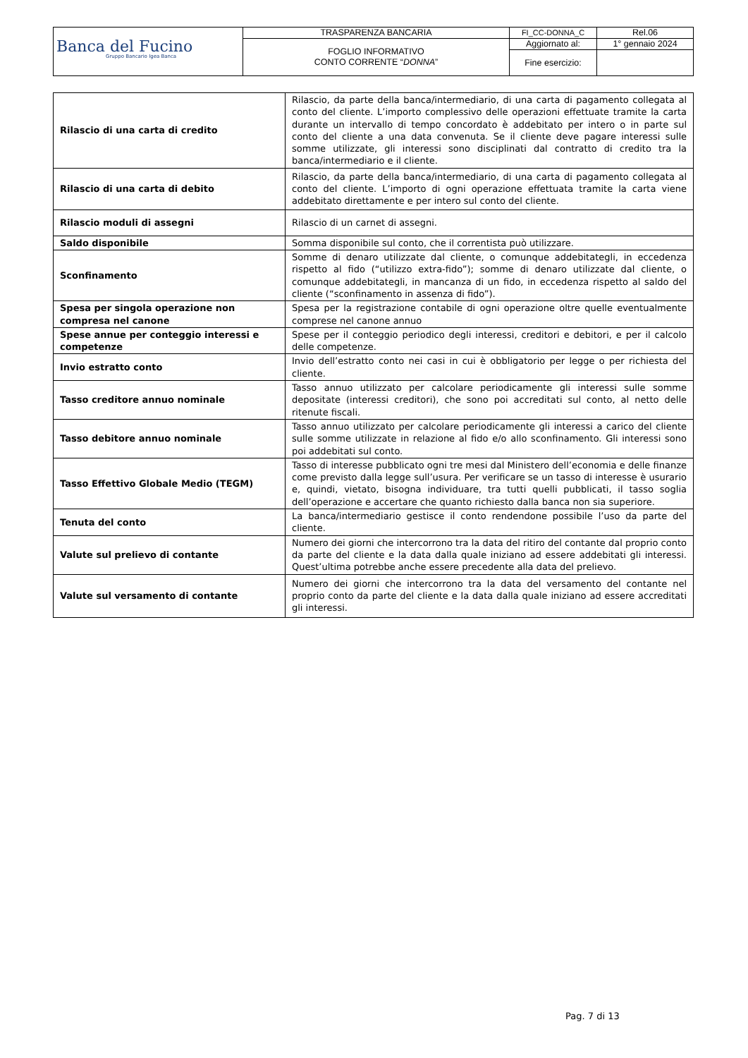| Banca del Fucino Gruppo Bancario Igea Banca | TRASPARENZA BANCARIA | FI_CC-DONNA_C | Rel.06 |
| | FOGLIO INFORMATIVO CONTO CORRENTE “ DONNA ” | Aggiornato al: | 1° gennaio 2024 |
| | | Fine esercizio: | |
| Rilascio di una carta di credito | Rilascio, da parte della banca/intermediario, di una carta di pagamento collegata al conto del cliente. L’importo complessivo delle operazioni effettuate tramite la carta durante un intervallo di tempo concordato è addebitato per intero o in parte sul conto del cliente a una data convenuta. Se il cliente deve pagare interessi sulle somme utilizzate, gli interessi sono disciplinati dal contratto di credito tra la banca/intermediario e il cliente. |
| Rilascio di una carta di debito | Rilascio, da parte della banca/intermediario, di una carta di pagamento collegata al conto del cliente. L’importo di ogni operazione effettuata tramite la carta viene addebitato direttamente e per intero sul conto del cliente. |
| Rilascio moduli di assegni | Rilascio di un carnet di assegni. |
| Saldo disponibile | Somma disponibile sul conto, che il correntista può utilizzare. |
| Sconfinamento | Somme di denaro utilizzate dal cliente, o comunque addebitategli, in eccedenza rispetto al fido (“utilizzo extra-fido”); somme di denaro utilizzate dal cliente, o comunque addebitategli, in mancanza di un fido, in eccedenza rispetto al saldo del cliente (“sconfinamento in assenza di fido”). |
| Spesa per singola operazione non compresa nel canone | Spesa per la registrazione contabile di ogni operazione oltre quelle eventualmente comprese nel canone annuo |
| Spese annue per conteggio interessi e competenze | Spese per il conteggio periodico degli interessi, creditori e debitori, e per il calcolo delle competenze. |
| Invio estratto conto | Invio dell’estratto conto nei casi in cui è obbligatorio per legge o per richiesta del cliente. |
| Tasso creditore annuo nominale | Tasso annuo utilizzato per calcolare periodicamente gli interessi sulle somme depositate (interessi creditori), che sono poi accreditati sul conto, al netto delle ritenute fiscali. |
| Tasso debitore annuo nominale | Tasso annuo utilizzato per calcolare periodicamente gli interessi a carico del cliente sulle somme utilizzate in relazione al fido e/o allo sconfinamento. Gli interessi sono poi addebitati sul conto. |
| Tasso Effettivo Globale Medio (TEGM) | Tasso di interesse pubblicato ogni tre mesi dal Ministero dell’economia e delle finanze come previsto dalla legge sull’usura. Per verificare se un tasso di interesse è usurario e, quindi, vietato, bisogna individuare, tra tutti quelli pubblicati, il tasso soglia dell’operazione e accertare che quanto richiesto dalla banca non sia superiore. |
| Tenuta del conto | La banca/intermediario gestisce il conto rendendone possibile l’uso da parte del cliente. |
| Valute sul prelievo di contante | Numero dei giorni che intercorrono tra la data del ritiro del contante dal proprio conto da parte del cliente e la data dalla quale iniziano ad essere addebitati gli interessi. Quest’ultima potrebbe anche essere precedente alla data del prelievo. |
| Valute sul versamento di contante | Numero dei giorni che intercorrono tra la data del versamento del contante nel proprio conto da parte del cliente e la data dalla quale iniziano ad essere accreditati gli interessi. |
Pag. 7 di 13